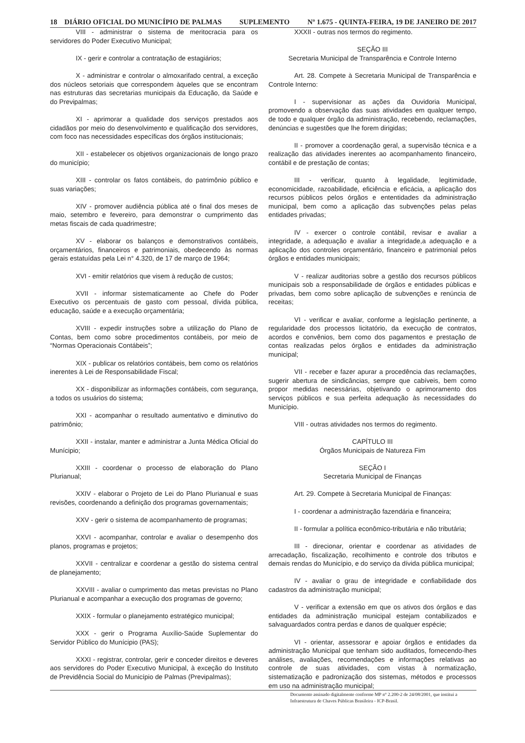18 DIÁRIO OFICIAL DO MUNICÍPIO DE PALMAS SUPLEMENTO Nº 1.675 - QUINTA-FEIRA, 19 DE JANEIRO DE 2017
VIII - administrar o sistema de meritocracia para os servidores do Poder Executivo Municipal;
IX - gerir e controlar a contratação de estagiários;
X - administrar e controlar o almoxarifado central, a exceção dos núcleos setoriais que correspondem àqueles que se encontram nas estruturas das secretarias municipais da Educação, da Saúde e do Previpalmas;
XI - aprimorar a qualidade dos serviços prestados aos cidadãos por meio do desenvolvimento e qualificação dos servidores, com foco nas necessidades específicas dos órgãos institucionais;
XII - estabelecer os objetivos organizacionais de longo prazo do município;
XIII - controlar os fatos contábeis, do patrimônio público e suas variações;
XIV - promover audiência pública até o final dos meses de maio, setembro e fevereiro, para demonstrar o cumprimento das metas fiscais de cada quadrimestre;
XV - elaborar os balanços e demonstrativos contábeis, orçamentários, financeiros e patrimoniais, obedecendo às normas gerais estatuídas pela Lei n° 4.320, de 17 de março de 1964;
XVI - emitir relatórios que visem à redução de custos;
XVII - informar sistematicamente ao Chefe do Poder Executivo os percentuais de gasto com pessoal, dívida pública, educação, saúde e a execução orçamentária;
XVIII - expedir instruções sobre a utilização do Plano de Contas, bem como sobre procedimentos contábeis, por meio de “Normas Operacionais Contábeis”;
XIX - publicar os relatórios contábeis, bem como os relatórios inerentes à Lei de Responsabilidade Fiscal;
XX - disponibilizar as informações contábeis, com segurança, a todos os usuários do sistema;
XXI - acompanhar o resultado aumentativo e diminutivo do patrimônio;
XXII - instalar, manter e administrar a Junta Médica Oficial do Munícipio;
XXIII - coordenar o processo de elaboração do Plano Plurianual;
XXIV - elaborar o Projeto de Lei do Plano Plurianual e suas revisões, coordenando a definição dos programas governamentais;
XXV - gerir o sistema de acompanhamento de programas;
XXVI - acompanhar, controlar e avaliar o desempenho dos planos, programas e projetos;
XXVII - centralizar e coordenar a gestão do sistema central de planejamento;
XXVIII - avaliar o cumprimento das metas previstas no Plano Plurianual e acompanhar a execução dos programas de governo;
XXIX - formular o planejamento estratégico municipal;
XXX - gerir o Programa Auxílio-Saúde Suplementar do Servidor Público do Munícipio (PAS);
XXXI - registrar, controlar, gerir e conceder direitos e deveres aos servidores do Poder Executivo Municipal, à exceção do Instituto de Previdência Social do Município de Palmas (Previpalmas);
XXXII - outras nos termos do regimento.
SEÇÃO III
Secretaria Municipal de Transparência e Controle Interno
Art. 28. Compete à Secretaria Municipal de Transparência e Controle Interno:
I - supervisionar as ações da Ouvidoria Municipal, promovendo a observação das suas atividades em qualquer tempo, de todo e qualquer órgão da administração, recebendo, reclamações, denúncias e sugestões que lhe forem dirigidas;
II - promover a coordenação geral, a supervisão técnica e a realização das atividades inerentes ao acompanhamento financeiro, contábil e de prestação de contas;
III - verificar, quanto à legalidade, legitimidade, economicidade, razoabilidade, eficiência e eficácia, a aplicação dos recursos públicos pelos órgãos e ententidades da administração municipal, bem como a aplicação das subvenções pelas pelas entidades privadas;
IV - exercer o controle contábil, revisar e avaliar a integridade, a adequação e avaliar a integridade,a adequação e a aplicação dos controles orçamentário, financeiro e patrimonial pelos órgãos e entidades municipais;
V - realizar auditorias sobre a gestão dos recursos públicos municipais sob a responsabilidade de órgãos e entidades públicas e privadas, bem como sobre aplicação de subvenções e renúncia de receitas;
VI - verificar e avaliar, conforme a legislação pertinente, a regularidade dos processos licitatório, da execução de contratos, acordos e convênios, bem como dos pagamentos e prestação de contas realizadas pelos órgãos e entidades da administração municipal;
VII - receber e fazer apurar a procedência das reclamações, sugerir abertura de sindicâncias, sempre que cabíveis, bem como propor medidas necessárias, objetivando o aprimoramento dos serviços públicos e sua perfeita adequação às necessidades do Município.
VIII - outras atividades nos termos do regimento.
CAPÍTULO III
Órgãos Municipais de Natureza Fim
SEÇÃO I
Secretaria Municipal de Finanças
Art. 29. Compete à Secretaria Municipal de Finanças:
I - coordenar a administração fazendária e financeira;
II - formular a política econômico-tributária e não tributária;
III - direcionar, orientar e coordenar as atividades de arrecadação, fiscalização, recolhimento e controle dos tributos e demais rendas do Município, e do serviço da dívida pública municipal;
IV - avaliar o grau de integridade e confiabilidade dos cadastros da administração municipal;
V - verificar a extensão em que os ativos dos órgãos e das entidades da administração municipal estejam contabilizados e salvaguardados contra perdas e danos de qualquer espécie;
VI - orientar, assessorar e apoiar órgãos e entidades da administração Municipal que tenham sido auditados, fornecendo-lhes análises, avaliações, recomendações e informações relativas ao controle de suas atividades, com vistas à normatização, sistematização e padronização dos sistemas, métodos e processos em uso na administração municipal;
Documento assinado digitalmente conforme MP n° 2.200-2 de 24/08/2001, que institui a Infraestrutura de Chaves Públicas Brasileira - ICP-Brasil.